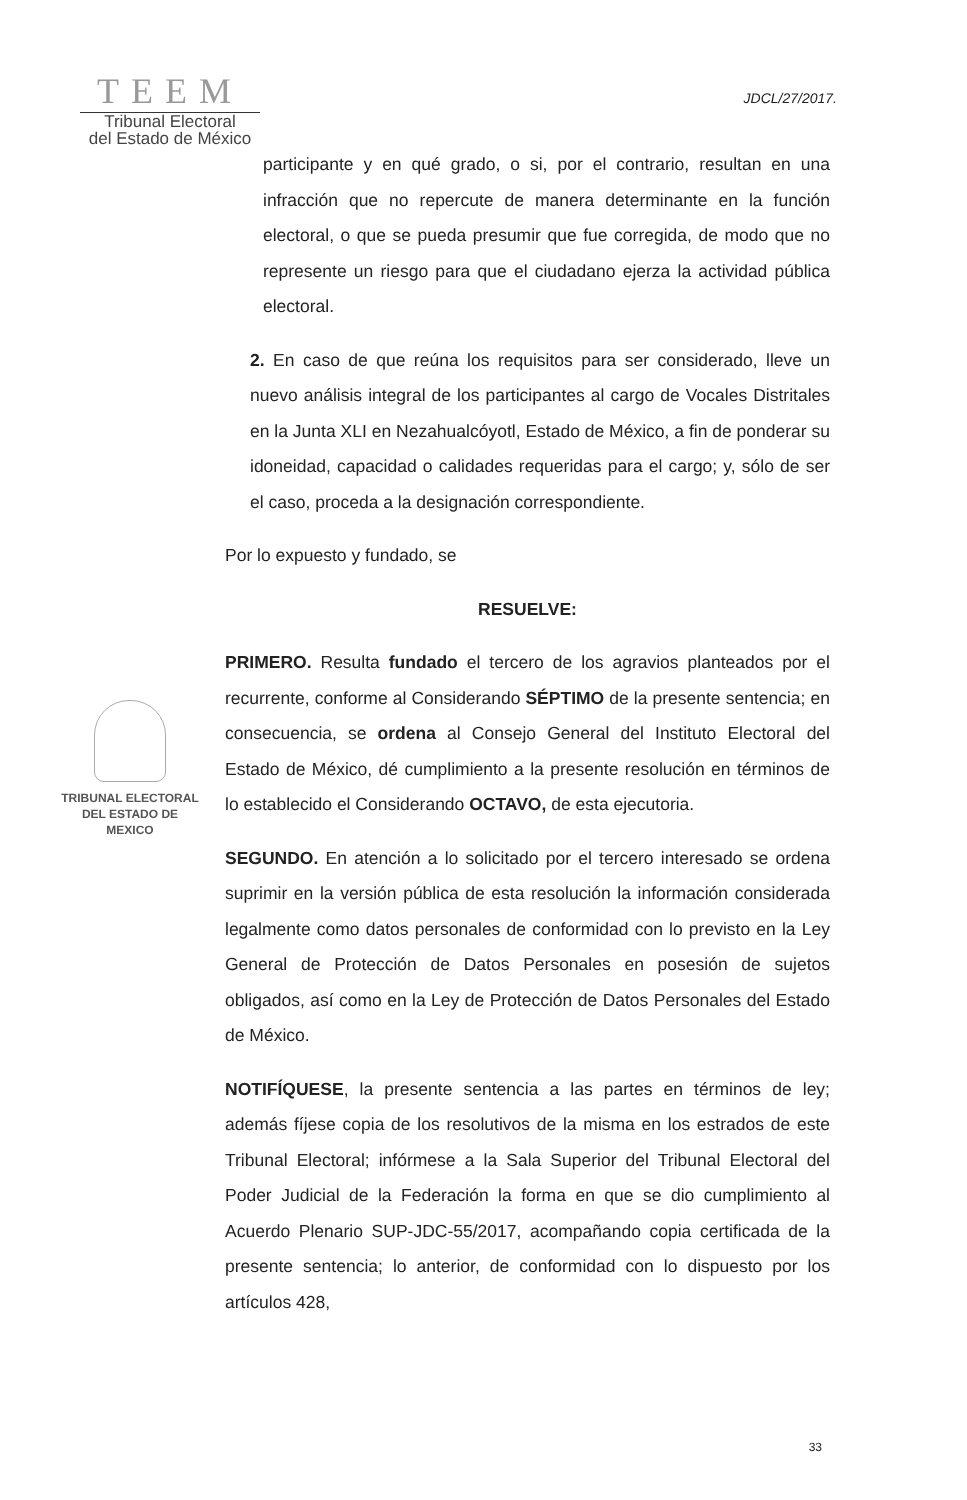TEEM
Tribunal Electoral
del Estado de México
JDCL/27/2017.
TRIBUNAL ELECTORAL
DEL ESTADO DE
MEXICO
participante y en qué grado, o si, por el contrario, resultan en una infracción que no repercute de manera determinante en la función electoral, o que se pueda presumir que fue corregida, de modo que no represente un riesgo para que el ciudadano ejerza la actividad pública electoral.
2. En caso de que reúna los requisitos para ser considerado, lleve un nuevo análisis integral de los participantes al cargo de Vocales Distritales en la Junta XLI en Nezahualcóyotl, Estado de México, a fin de ponderar su idoneidad, capacidad o calidades requeridas para el cargo; y, sólo de ser el caso, proceda a la designación correspondiente.
Por lo expuesto y fundado, se
RESUELVE:
PRIMERO. Resulta fundado el tercero de los agravios planteados por el recurrente, conforme al Considerando SÉPTIMO de la presente sentencia; en consecuencia, se ordena al Consejo General del Instituto Electoral del Estado de México, dé cumplimiento a la presente resolución en términos de lo establecido el Considerando OCTAVO, de esta ejecutoria.
SEGUNDO. En atención a lo solicitado por el tercero interesado se ordena suprimir en la versión pública de esta resolución la información considerada legalmente como datos personales de conformidad con lo previsto en la Ley General de Protección de Datos Personales en posesión de sujetos obligados, así como en la Ley de Protección de Datos Personales del Estado de México.
NOTIFÍQUESE, la presente sentencia a las partes en términos de ley; además fíjese copia de los resolutivos de la misma en los estrados de este Tribunal Electoral; infórmese a la Sala Superior del Tribunal Electoral del Poder Judicial de la Federación la forma en que se dio cumplimiento al Acuerdo Plenario SUP-JDC-55/2017, acompañando copia certificada de la presente sentencia; lo anterior, de conformidad con lo dispuesto por los artículos 428,
33